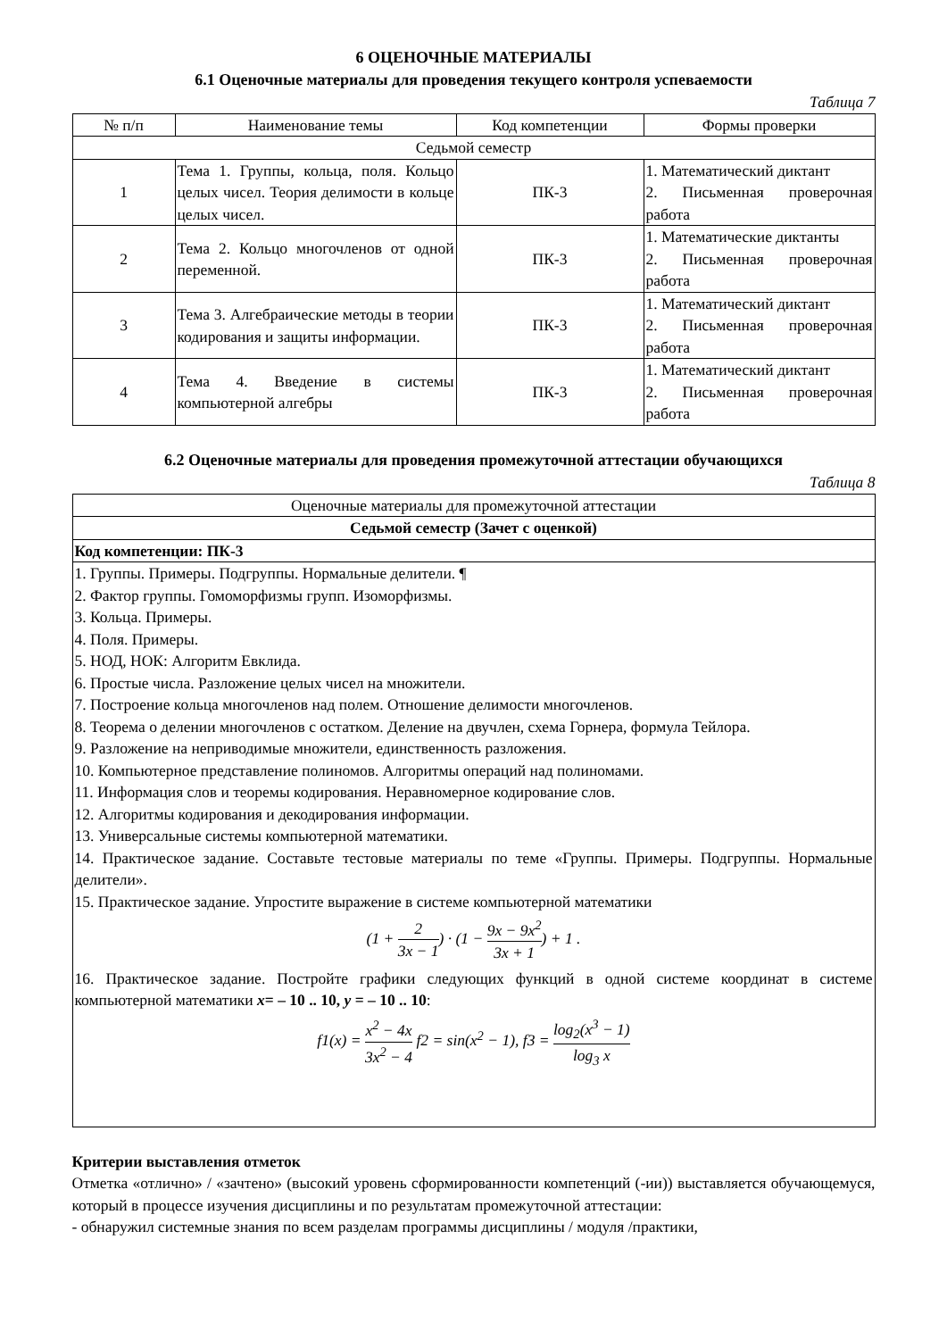6 ОЦЕНОЧНЫЕ МАТЕРИАЛЫ
6.1 Оценочные материалы для проведения текущего контроля успеваемости
Таблица 7
| № п/п | Наименование темы | Код компетенции | Формы проверки |
| --- | --- | --- | --- |
| Седьмой семестр | | | |
| 1 | Тема 1. Группы, кольца, поля. Кольцо целых чисел. Теория делимости в кольце целых чисел. | ПК-3 | 1. Математический диктант 2. Письменная проверочная работа |
| 2 | Тема 2. Кольцо многочленов от одной переменной. | ПК-3 | 1. Математические диктанты 2. Письменная проверочная работа |
| 3 | Тема 3. Алгебраические методы в теории кодирования и защиты информации. | ПК-3 | 1. Математический диктант 2. Письменная проверочная работа |
| 4 | Тема 4. Введение в системы компьютерной алгебры | ПК-3 | 1. Математический диктант 2. Письменная проверочная работа |
6.2 Оценочные материалы для проведения промежуточной аттестации обучающихся
Таблица 8
| Оценочные материалы для промежуточной аттестации |
| Седьмой семестр (Зачет с оценкой) |
| Код компетенции: ПК-3 |
| 1. Группы. Примеры. Подгруппы. Нормальные делители. ¶ 2. Фактор группы. Гомоморфизмы групп. Изоморфизмы. 3. Кольца. Примеры. 4. Поля. Примеры. 5. НОД, НОК: Алгоритм Евклида. 6. Простые числа. Разложение целых чисел на множители. 7. Построение кольца многочленов над полем. Отношение делимости многочленов. 8. Теорема о делении многочленов с остатком. Деление на двучлен, схема Горнера, формула Тейлора. 9. Разложение на неприводимые множители, единственность разложения. 10. Компьютерное представление полиномов. Алгоритмы операций над полиномами. 11. Информация слов и теоремы кодирования. Неравномерное кодирование слов. 12. Алгоритмы кодирования и декодирования информации. 13. Универсальные системы компьютерной математики. 14. Практическое задание. Составьте тестовые материалы по теме «Группы. Примеры. Подгруппы. Нормальные делители». 15. Практическое задание. Упростите выражение в системе компьютерной математики (1 + 2 3x − 1 ) · (1 − 9x − 9x<sup>2</sup> 3x + 1 ) + 1 . 16. Практическое задание. Постройте графики следующих функций в одной системе координат в системе компьютерной математики x = – 10 .. 10, y = – 10 .. 10 : f1(x) = x<sup>2</sup> − 4x 3x<sup>2</sup> − 4 f2 = sin(x<sup>2</sup> − 1), f3 = log<sub>2</sub>(x<sup>3</sup> − 1) log<sub>3</sub> x |
Критерии выставления отметок
Отметка «отлично» / «зачтено» (высокий уровень сформированности компетенций (-ии)) выставляется обучающемуся, который в процессе изучения дисциплины и по результатам промежуточной аттестации:
- обнаружил системные знания по всем разделам программы дисциплины / модуля /практики,